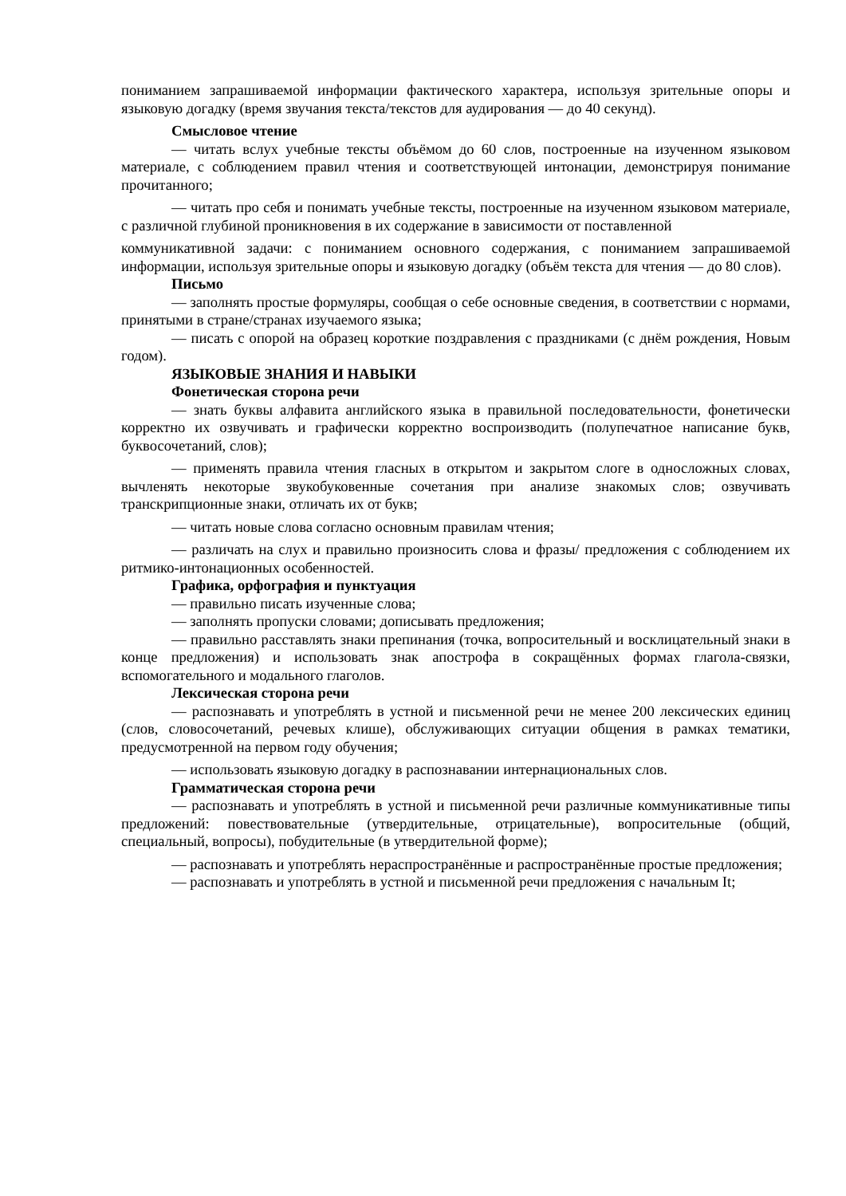пониманием запрашиваемой информации фактического характера, используя зрительные опоры и языковую догадку (время звучания текста/текстов для аудирования — до 40 секунд).
Смысловое чтение
— читать вслух учебные тексты объёмом до 60 слов, построенные на изученном языковом материале, с соблюдением правил чтения и соответствующей интонации, демонстрируя понимание прочитанного;
— читать про себя и понимать учебные тексты, построенные на изученном языковом материале, с различной глубиной проникновения в их содержание в зависимости от поставленной
коммуникативной задачи: с пониманием основного содержания, с пониманием запрашиваемой информации, используя зрительные опоры и языковую догадку (объём текста для чтения — до 80 слов).
Письмо
— заполнять простые формуляры, сообщая о себе основные сведения, в соответствии с нормами, принятыми в стране/странах изучаемого языка;
— писать с опорой на образец короткие поздравления с праздниками (с днём рождения, Новым годом).
ЯЗЫКОВЫЕ ЗНАНИЯ И НАВЫКИ
Фонетическая сторона речи
— знать буквы алфавита английского языка в правильной последовательности, фонетически корректно их озвучивать и графически корректно воспроизводить (полупечатное написание букв, буквосочетаний, слов);
— применять правила чтения гласных в открытом и закрытом слоге в односложных словах, вычленять некоторые звукобуковенные сочетания при анализе знакомых слов; озвучивать транскрипционные знаки, отличать их от букв;
— читать новые слова согласно основным правилам чтения;
— различать на слух и правильно произносить слова и фразы/ предложения с соблюдением их ритмико-интонационных особенностей.
Графика, орфография и пунктуация
— правильно писать изученные слова;
— заполнять пропуски словами; дописывать предложения;
— правильно расставлять знаки препинания (точка, вопросительный и восклицательный знаки в конце предложения) и использовать знак апострофа в сокращённых формах глагола-связки, вспомогательного и модального глаголов.
Лексическая сторона речи
— распознавать и употреблять в устной и письменной речи не менее 200 лексических единиц (слов, словосочетаний, речевых клише), обслуживающих ситуации общения в рамках тематики, предусмотренной на первом году обучения;
— использовать языковую догадку в распознавании интернациональных слов.
Грамматическая сторона речи
— распознавать и употреблять в устной и письменной речи различные коммуникативные типы предложений: повествовательные (утвердительные, отрицательные), вопросительные (общий, специальный, вопросы), побудительные (в утвердительной форме);
— распознавать и употреблять нераспространённые и распространённые простые предложения;
— распознавать и употреблять в устной и письменной речи предложения с начальным It;